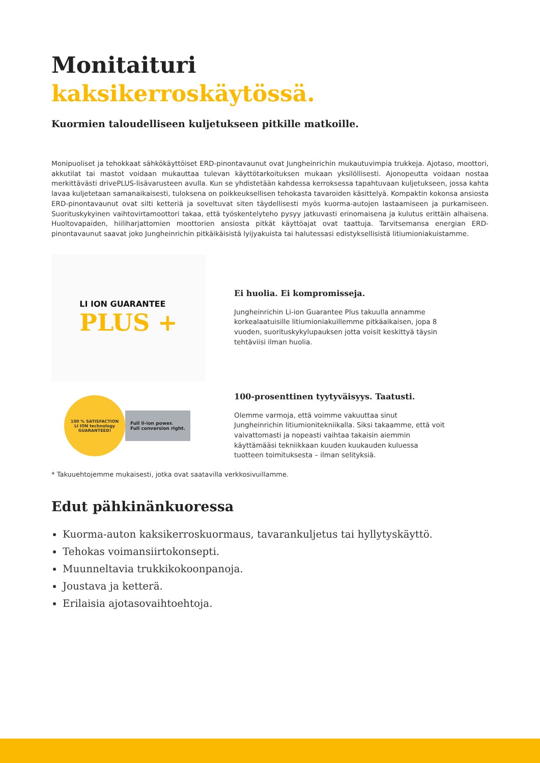Monitaituri
kaksikerroskäytössä.
Kuormien taloudelliseen kuljetukseen pitkille matkoille.
Monipuoliset ja tehokkaat sähkökäyttöiset ERD-pinontavaunut ovat Jungheinrichin mukautuvimpia trukkeja. Ajotaso, moottori, akkutilat tai mastot voidaan mukauttaa tulevan käyttötarkoituksen mukaan yksilöllisesti. Ajonopeutta voidaan nostaa merkittävästi drivePLUS-lisävarusteen avulla. Kun se yhdistetään kahdessa kerroksessa tapahtuvaan kuljetukseen, jossa kahta lavaa kuljetetaan samanaikaisesti, tuloksena on poikkeuksellisen tehokasta tavaroiden käsittelyä. Kompaktin kokonsa ansiosta ERD-pinontavaunut ovat silti ketteriä ja soveltuvat siten täydellisesti myös kuorma-autojen lastaamiseen ja purkamiseen. Suorituskykyinen vaihtovirtamoottori takaa, että työskentelyteho pysyy jatkuvasti erinomaisena ja kulutus erittäin alhaisena. Huoltovapaiden, hiiliharjattomien moottorien ansiosta pitkät käyttöajat ovat taattuja. Tarvitsemansa energian ERD-pinontavaunut saavat joko Jungheinrichin pitkäikäisistä lyijyakuista tai halutessasi edistyksellisistä litiumioniakuistamme.
LI ION GUARANTEE
PLUS +
Ei huolia. Ei kompromisseja.
Jungheinrichin Li-ion Guarantee Plus takuulla annamme korkealaatuisille litiumioniakuillemme pitkäaikaisen, jopa 8 vuoden, suorituskykylupauksen jotta voisit keskittyä täysin tehtäviisi ilman huolia.
100 % SATISFACTION
LI ION technology
GUARANTEED!
Full li-ion power.
Full conversion right.
100-prosenttinen tyytyväisyys. Taatusti.
Olemme varmoja, että voimme vakuuttaa sinut Jungheinrichin litiumionitekniikalla. Siksi takaamme, että voit vaivattomasti ja nopeasti vaihtaa takaisin aiemmin käyttämääsi tekniikkaan kuuden kuukauden kuluessa tuotteen toimituksesta – ilman selityksiä.
* Takuuehtojemme mukaisesti, jotka ovat saatavilla verkkosivuillamme.
Edut pähkinänkuoressa
Kuorma-auton kaksikerroskuormaus, tavarankuljetus tai hyllytyskäyttö.
Tehokas voimansiirtokonsepti.
Muunneltavia trukkikokoonpanoja.
Joustava ja ketterä.
Erilaisia ajotasovaihtoehtoja.